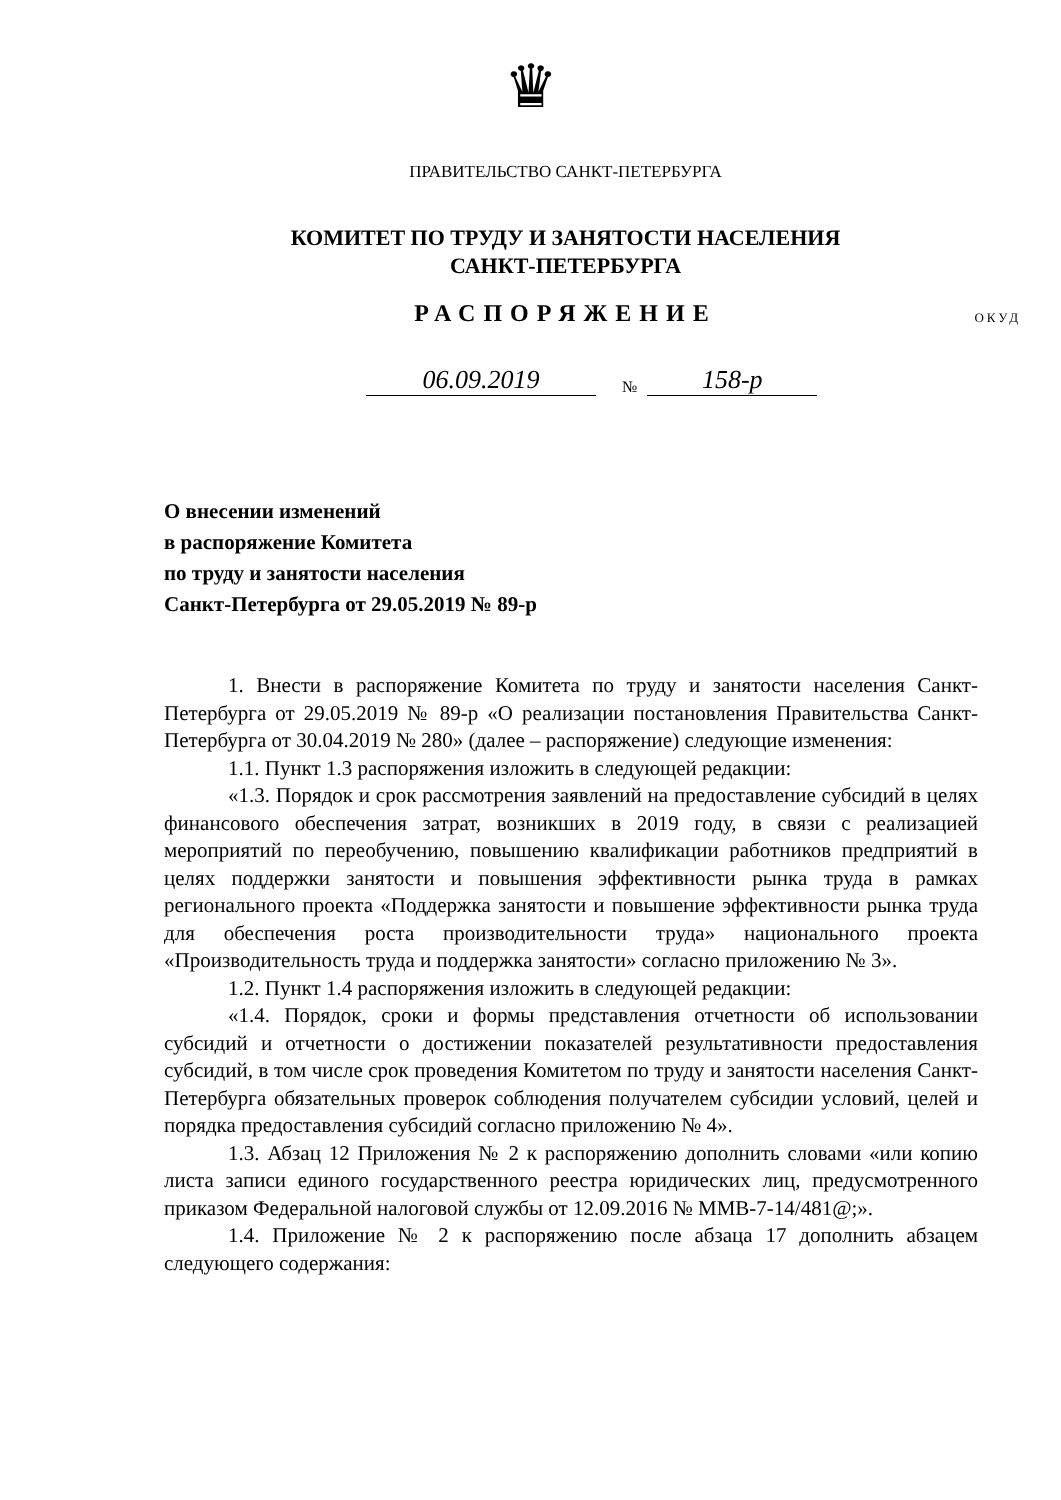♛
ПРАВИТЕЛЬСТВО САНКТ-ПЕТЕРБУРГА
КОМИТЕТ ПО ТРУДУ И ЗАНЯТОСТИ НАСЕЛЕНИЯ
САНКТ-ПЕТЕРБУРГА
РАСПОРЯЖЕНИЕ
ОКУД
06.09.2019 № 158-р
О внесении изменений
в распоряжение Комитета
по труду и занятости населения
Санкт-Петербурга от 29.05.2019 № 89-р
1. Внести в распоряжение Комитета по труду и занятости населения Санкт-Петербурга от 29.05.2019 № 89-р «О реализации постановления Правительства Санкт-Петербурга от 30.04.2019 № 280» (далее – распоряжение) следующие изменения:
1.1. Пункт 1.3 распоряжения изложить в следующей редакции:
«1.3. Порядок и срок рассмотрения заявлений на предоставление субсидий в целях финансового обеспечения затрат, возникших в 2019 году, в связи с реализацией мероприятий по переобучению, повышению квалификации работников предприятий в целях поддержки занятости и повышения эффективности рынка труда в рамках регионального проекта «Поддержка занятости и повышение эффективности рынка труда для обеспечения роста производительности труда» национального проекта «Производительность труда и поддержка занятости» согласно приложению № 3».
1.2. Пункт 1.4 распоряжения изложить в следующей редакции:
«1.4. Порядок, сроки и формы представления отчетности об использовании субсидий и отчетности о достижении показателей результативности предоставления субсидий, в том числе срок проведения Комитетом по труду и занятости населения Санкт-Петербурга обязательных проверок соблюдения получателем субсидии условий, целей и порядка предоставления субсидий согласно приложению № 4».
1.3. Абзац 12 Приложения № 2 к распоряжению дополнить словами «или копию листа записи единого государственного реестра юридических лиц, предусмотренного приказом Федеральной налоговой службы от 12.09.2016 № ММВ-7-14/481@;».
1.4. Приложение № 2 к распоряжению после абзаца 17 дополнить абзацем следующего содержания: